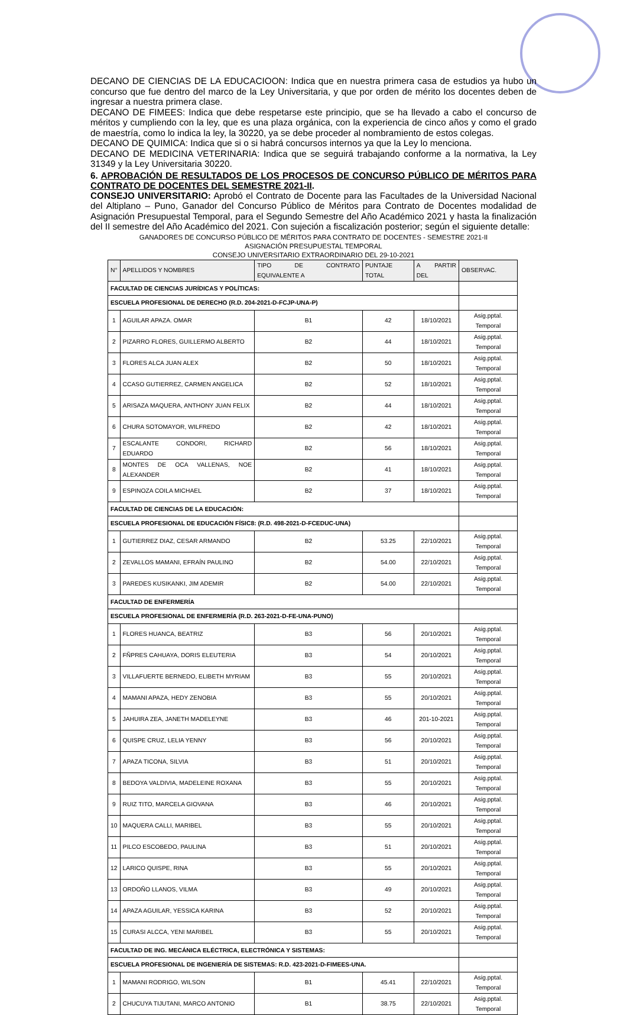DECANO DE CIENCIAS DE LA EDUCACIOON: Indica que en nuestra primera casa de estudios ya hubo un concurso que fue dentro del marco de la Ley Universitaria, y que por orden de mérito los docentes deben de ingresar a nuestra primera clase.
DECANO DE FIMEES: Indica que debe respetarse este principio, que se ha llevado a cabo el concurso de méritos y cumpliendo con la ley, que es una plaza orgánica, con la experiencia de cinco años y como el grado de maestría, como lo indica la ley, la 30220, ya se debe proceder al nombramiento de estos colegas.
DECANO DE QUIMICA: Indica que si o si habrá concursos internos ya que la Ley lo menciona.
DECANO DE MEDICINA VETERINARIA: Indica que se seguirá trabajando conforme a la normativa, la Ley 31349 y la Ley Universitaria 30220.
6. APROBACIÓN DE RESULTADOS DE LOS PROCESOS DE CONCURSO PÚBLICO DE MÉRITOS PARA CONTRATO DE DOCENTES DEL SEMESTRE 2021-II.
CONSEJO UNIVERSITARIO: Aprobó el Contrato de Docente para las Facultades de la Universidad Nacional del Altiplano – Puno, Ganador del Concurso Público de Méritos para Contrato de Docentes modalidad de Asignación Presupuestal Temporal, para el Segundo Semestre del Año Académico 2021 y hasta la finalización del II semestre del Año Académico del 2021. Con sujeción a fiscalización posterior; según el siguiente detalle:
GANADORES DE CONCURSO PÚBLICO DE MÉRITOS PARA CONTRATO DE DOCENTES - SEMESTRE 2021-II
ASIGNACIÓN PRESUPUESTAL TEMPORAL
CONSEJO UNIVERSITARIO EXTRAORDINARIO DEL 29-10-2021
| N° | APELLIDOS Y NOMBRES | TIPO DE CONTRATO EQUIVALENTE A | PUNTAJE TOTAL | A PARTIR DEL | OBSERVAC. |
| --- | --- | --- | --- | --- | --- |
| FACULTAD DE CIENCIAS JURÍDICAS Y POLÍTICAS: | | | | | |
| ESCUELA PROFESIONAL DE DERECHO (R.D. 204-2021-D-FCJP-UNA-P) | | | | | |
| 1 | AGUILAR APAZA. OMAR | B1 | 42 | 18/10/2021 | Asig.pptal. Temporal |
| 2 | PIZARRO FLORES, GUILLERMO ALBERTO | B2 | 44 | 18/10/2021 | Asig.pptal. Temporal |
| 3 | FLORES ALCA JUAN ALEX | B2 | 50 | 18/10/2021 | Asig.pptal. Temporal |
| 4 | CCASO GUTIERREZ, CARMEN ANGELICA | B2 | 52 | 18/10/2021 | Asig.pptal. Temporal |
| 5 | ARISAZA MAQUERA, ANTHONY JUAN FELIX | B2 | 44 | 18/10/2021 | Asig.pptal. Temporal |
| 6 | CHURA SOTOMAYOR, WILFREDO | B2 | 42 | 18/10/2021 | Asig.pptal. Temporal |
| 7 | ESCALANTE CONDORI, RICHARD EDUARDO | B2 | 56 | 18/10/2021 | Asig.pptal. Temporal |
| 8 | MONTES DE OCA VALLENAS, NOE ALEXANDER | B2 | 41 | 18/10/2021 | Asig.pptal. Temporal |
| 9 | ESPINOZA COILA MICHAEL | B2 | 37 | 18/10/2021 | Asig.pptal. Temporal |
| FACULTAD DE CIENCIAS DE LA EDUCACIÓN: | | | | | |
| ESCUELA PROFESIONAL DE EDUCACIÓN FÍSIC8: (R.D. 498-2021-D-FCEDUC-UNA) | | | | | |
| 1 | GUTIERREZ DIAZ, CESAR ARMANDO | B2 | 53.25 | 22/10/2021 | Asig.pptal. Temporal |
| 2 | ZEVALLOS MAMANI, EFRAÍN PAULINO | B2 | 54.00 | 22/10/2021 | Asig.pptal. Temporal |
| 3 | PAREDES KUSIKANKI, JIM ADEMIR | B2 | 54.00 | 22/10/2021 | Asig.pptal. Temporal |
| FACULTAD DE ENFERMERÍA | | | | | |
| ESCUELA PROFESIONAL DE ENFERMERÍA (R.D. 263-2021-D-FE-UNA-PUNO) | | | | | |
| 1 | FLORES HUANCA, BEATRIZ | B3 | 56 | 20/10/2021 | Asig.pptal. Temporal |
| 2 | FÑPRES CAHUAYA, DORIS ELEUTERIA | B3 | 54 | 20/10/2021 | Asig.pptal. Temporal |
| 3 | VILLAFUERTE BERNEDO, ELIBETH MYRIAM | B3 | 55 | 20/10/2021 | Asig.pptal. Temporal |
| 4 | MAMANI APAZA, HEDY ZENOBIA | B3 | 55 | 20/10/2021 | Asig.pptal. Temporal |
| 5 | JAHUIRA ZEA, JANETH MADELEYNE | B3 | 46 | 201-10-2021 | Asig.pptal. Temporal |
| 6 | QUISPE CRUZ, LELIA YENNY | B3 | 56 | 20/10/2021 | Asig.pptal. Temporal |
| 7 | APAZA TICONA, SILVIA | B3 | 51 | 20/10/2021 | Asig.pptal. Temporal |
| 8 | BEDOYA VALDIVIA, MADELEINE ROXANA | B3 | 55 | 20/10/2021 | Asig.pptal. Temporal |
| 9 | RUIZ TITO, MARCELA GIOVANA | B3 | 46 | 20/10/2021 | Asig.pptal. Temporal |
| 10 | MAQUERA CALLI, MARIBEL | B3 | 55 | 20/10/2021 | Asig.pptal. Temporal |
| 11 | PILCO ESCOBEDO, PAULINA | B3 | 51 | 20/10/2021 | Asig.pptal. Temporal |
| 12 | LARICO QUISPE, RINA | B3 | 55 | 20/10/2021 | Asig.pptal. Temporal |
| 13 | ORDOÑO LLANOS, VILMA | B3 | 49 | 20/10/2021 | Asig.pptal. Temporal |
| 14 | APAZA AGUILAR, YESSICA KARINA | B3 | 52 | 20/10/2021 | Asig.pptal. Temporal |
| 15 | CURASI ALCCA, YENI MARIBEL | B3 | 55 | 20/10/2021 | Asig.pptal. Temporal |
| FACULTAD DE ING. MECÁNICA ELÉCTRICA, ELECTRÓNICA Y SISTEMAS: | | | | | |
| ESCUELA PROFESIONAL DE INGENIERÍA DE SISTEMAS: R.D. 423-2021-D-FIMEES-UNA. | | | | | |
| 1 | MAMANI RODRIGO, WILSON | B1 | 45.41 | 22/10/2021 | Asig.pptal. Temporal |
| 2 | CHUCUYA TIJUTANI, MARCO ANTONIO | B1 | 38.75 | 22/10/2021 | Asig.pptal. Temporal |